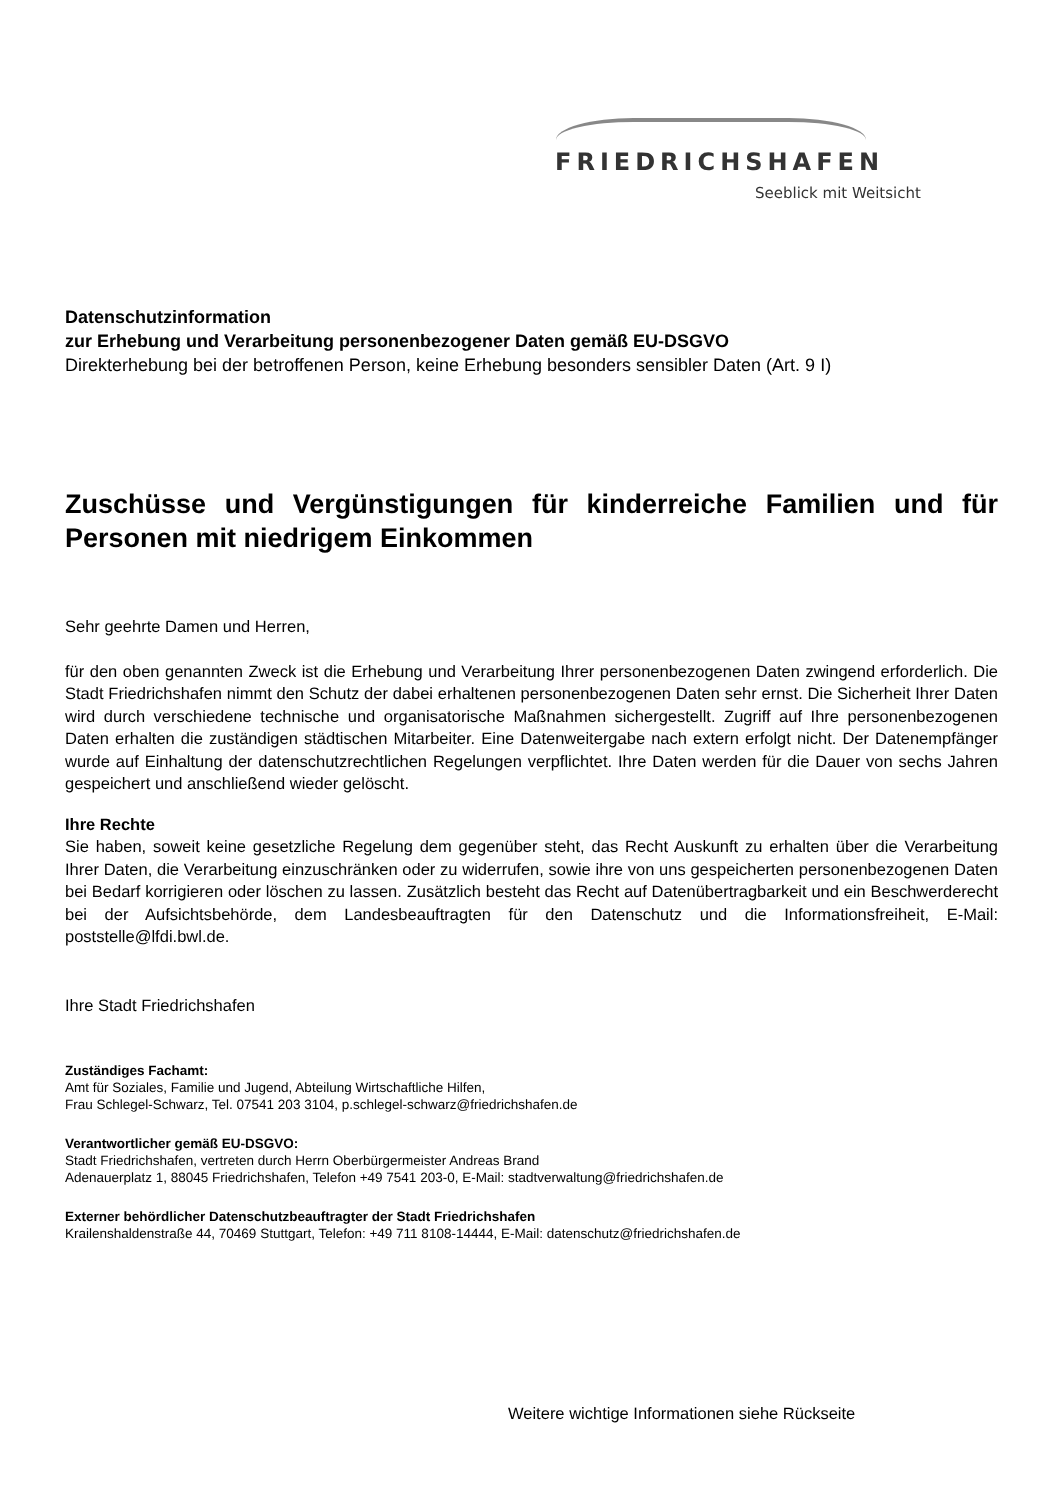FRIEDRICHSHAFEN
Seeblick mit Weitsicht
Datenschutzinformation
zur Erhebung und Verarbeitung personenbezogener Daten gemäß EU-DSGVO
Direkterhebung bei der betroffenen Person, keine Erhebung besonders sensibler Daten (Art. 9 I)
Zuschüsse und Vergünstigungen für kinderreiche Familien und für Personen mit niedrigem Einkommen
Sehr geehrte Damen und Herren,
für den oben genannten Zweck ist die Erhebung und Verarbeitung Ihrer personenbezogenen Daten zwingend erforderlich. Die Stadt Friedrichshafen nimmt den Schutz der dabei erhaltenen personenbezogenen Daten sehr ernst. Die Sicherheit Ihrer Daten wird durch verschiedene technische und organisatorische Maßnahmen sichergestellt. Zugriff auf Ihre personenbezogenen Daten erhalten die zuständigen städtischen Mitarbeiter. Eine Datenweitergabe nach extern erfolgt nicht. Der Datenempfänger wurde auf Einhaltung der datenschutzrechtlichen Regelungen verpflichtet. Ihre Daten werden für die Dauer von sechs Jahren gespeichert und anschließend wieder gelöscht.
Ihre Rechte
Sie haben, soweit keine gesetzliche Regelung dem gegenüber steht, das Recht Auskunft zu erhalten über die Verarbeitung Ihrer Daten, die Verarbeitung einzuschränken oder zu widerrufen, sowie ihre von uns gespeicherten personenbezogenen Daten bei Bedarf korrigieren oder löschen zu lassen. Zusätzlich besteht das Recht auf Datenübertragbarkeit und ein Beschwerderecht bei der Aufsichtsbehörde, dem Landesbeauftragten für den Datenschutz und die Informationsfreiheit, E-Mail: poststelle@lfdi.bwl.de.
Ihre Stadt Friedrichshafen
Zuständiges Fachamt:
Amt für Soziales, Familie und Jugend, Abteilung Wirtschaftliche Hilfen,
Frau Schlegel-Schwarz, Tel. 07541 203 3104, p.schlegel-schwarz@friedrichshafen.de
Verantwortlicher gemäß EU-DSGVO:
Stadt Friedrichshafen, vertreten durch Herrn Oberbürgermeister Andreas Brand
Adenauerplatz 1, 88045 Friedrichshafen, Telefon +49 7541 203-0, E-Mail: stadtverwaltung@friedrichshafen.de
Externer behördlicher Datenschutzbeauftragter der Stadt Friedrichshafen
Krailenshaldenstraße 44, 70469 Stuttgart, Telefon: +49 711 8108-14444, E-Mail: datenschutz@friedrichshafen.de
Weitere wichtige Informationen siehe Rückseite